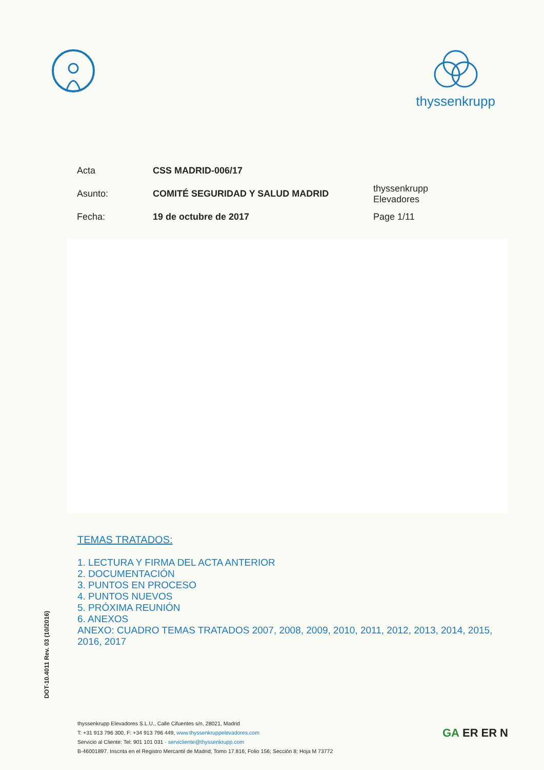thyssenkrupp
Acta CSS MADRID-006/17
Asunto: COMITÉ SEGURIDAD Y SALUD MADRID thyssenkrupp Elevadores
Fecha: 19 de octubre de 2017 Page 1/11
TEMAS TRATADOS:
1. LECTURA Y FIRMA DEL ACTA ANTERIOR
2. DOCUMENTACIÓN
3. PUNTOS EN PROCESO
4. PUNTOS NUEVOS
5. PRÓXIMA REUNIÓN
6. ANEXOS
ANEXO: CUADRO TEMAS TRATADOS 2007, 2008, 2009, 2010, 2011, 2012, 2013, 2014, 2015, 2016, 2017
DOT-10.4011 Rev. 03 (10/2016)
thyssenkrupp Elevadores S.L.U., Calle Cifuentes s/n, 28021, Madrid
T: +31 913 796 300, F: +34 913 796 449, www.thyssenkruppelevadores.com
Servicio al Cliente: Tel: 901 101 031 · servicliente@thyssenkrupp.com
B-46001897. Inscrita en el Registro Mercantil de Madrid; Tomo 17.816, Folio 156; Sección 8; Hoja M 73772
GA ER ER N